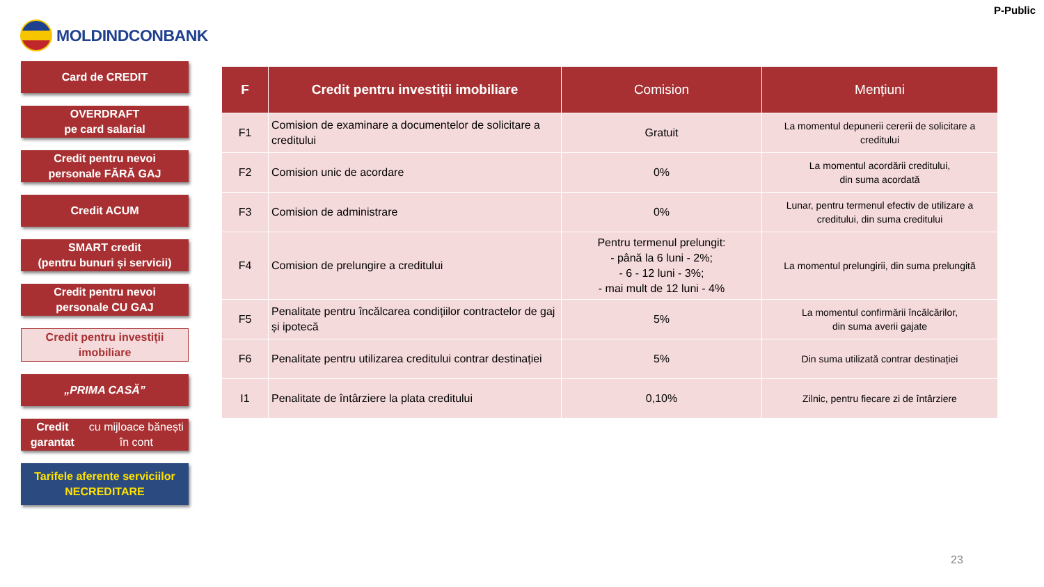P-Public
MOLDINDCONBANK
Card de CREDIT
OVERDRAFT
pe card salarial
Credit pentru nevoi
personale FĂRĂ GAJ
Credit ACUM
SMART credit
(pentru bunuri și servicii)
Credit pentru nevoi
personale CU GAJ
Credit pentru investiții
imobiliare
„PRIMA CASĂ”
Credit garantat
cu mijloace bănești în cont
Tarifele aferente serviciilor
NECREDITARE
| F | Credit pentru investiții imobiliare | Comision | Mențiuni |
| --- | --- | --- | --- |
| F1 | Comision de examinare a documentelor de solicitare a creditului | Gratuit | La momentul depunerii cererii de solicitare a creditului |
| F2 | Comision unic de acordare | 0% | La momentul acordării creditului, din suma acordată |
| F3 | Comision de administrare | 0% | Lunar, pentru termenul efectiv de utilizare a creditului, din suma creditului |
| F4 | Comision de prelungire a creditului | Pentru termenul prelungit: - până la 6 luni - 2%; - 6 - 12 luni - 3%; - mai mult de 12 luni - 4% | La momentul prelungirii, din suma prelungită |
| F5 | Penalitate pentru încălcarea condițiilor contractelor de gaj și ipotecă | 5% | La momentul confirmării încălcărilor, din suma averii gajate |
| F6 | Penalitate pentru utilizarea creditului contrar destinației | 5% | Din suma utilizată contrar destinației |
| I1 | Penalitate de întârziere la plata creditului | 0,10% | Zilnic, pentru fiecare zi de întârziere |
23